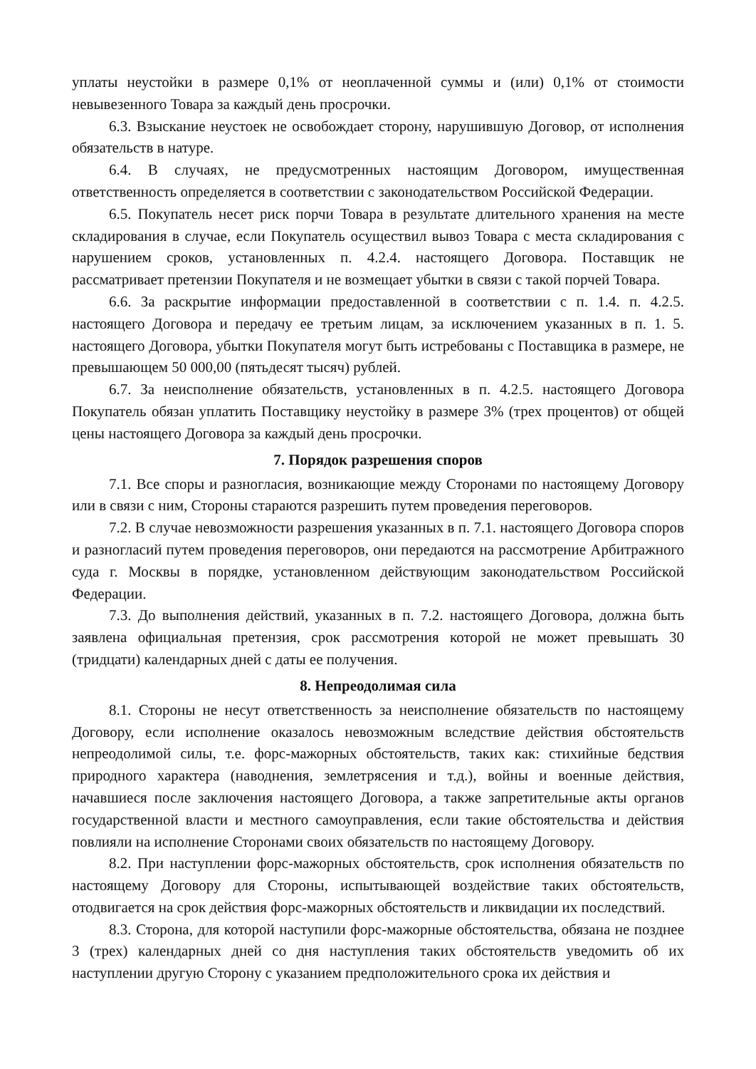уплаты неустойки в размере 0,1% от неоплаченной суммы и (или) 0,1% от стоимости невывезенного Товара за каждый день просрочки.
6.3. Взыскание неустоек не освобождает сторону, нарушившую Договор, от исполнения обязательств в натуре.
6.4. В случаях, не предусмотренных настоящим Договором, имущественная ответственность определяется в соответствии с законодательством Российской Федерации.
6.5. Покупатель несет риск порчи Товара в результате длительного хранения на месте складирования в случае, если Покупатель осуществил вывоз Товара с места складирования с нарушением сроков, установленных п. 4.2.4. настоящего Договора. Поставщик не рассматривает претензии Покупателя и не возмещает убытки в связи с такой порчей Товара.
6.6. За раскрытие информации предоставленной в соответствии с п. 1.4. п. 4.2.5. настоящего Договора и передачу ее третьим лицам, за исключением указанных в п. 1. 5. настоящего Договора, убытки Покупателя могут быть истребованы с Поставщика в размере, не превышающем 50 000,00 (пятьдесят тысяч) рублей.
6.7. За неисполнение обязательств, установленных в п. 4.2.5. настоящего Договора Покупатель обязан уплатить Поставщику неустойку в размере 3% (трех процентов) от общей цены настоящего Договора за каждый день просрочки.
7. Порядок разрешения споров
7.1. Все споры и разногласия, возникающие между Сторонами по настоящему Договору или в связи с ним, Стороны стараются разрешить путем проведения переговоров.
7.2. В случае невозможности разрешения указанных в п. 7.1. настоящего Договора споров и разногласий путем проведения переговоров, они передаются на рассмотрение Арбитражного суда г. Москвы в порядке, установленном действующим законодательством Российской Федерации.
7.3. До выполнения действий, указанных в п. 7.2. настоящего Договора, должна быть заявлена официальная претензия, срок рассмотрения которой не может превышать 30 (тридцати) календарных дней с даты ее получения.
8. Непреодолимая сила
8.1. Стороны не несут ответственность за неисполнение обязательств по настоящему Договору, если исполнение оказалось невозможным вследствие действия обстоятельств непреодолимой силы, т.е. форс-мажорных обстоятельств, таких как: стихийные бедствия природного характера (наводнения, землетрясения и т.д.), войны и военные действия, начавшиеся после заключения настоящего Договора, а также запретительные акты органов государственной власти и местного самоуправления, если такие обстоятельства и действия повлияли на исполнение Сторонами своих обязательств по настоящему Договору.
8.2. При наступлении форс-мажорных обстоятельств, срок исполнения обязательств по настоящему Договору для Стороны, испытывающей воздействие таких обстоятельств, отодвигается на срок действия форс-мажорных обстоятельств и ликвидации их последствий.
8.3. Сторона, для которой наступили форс-мажорные обстоятельства, обязана не позднее 3 (трех) календарных дней со дня наступления таких обстоятельств уведомить об их наступлении другую Сторону с указанием предположительного срока их действия и